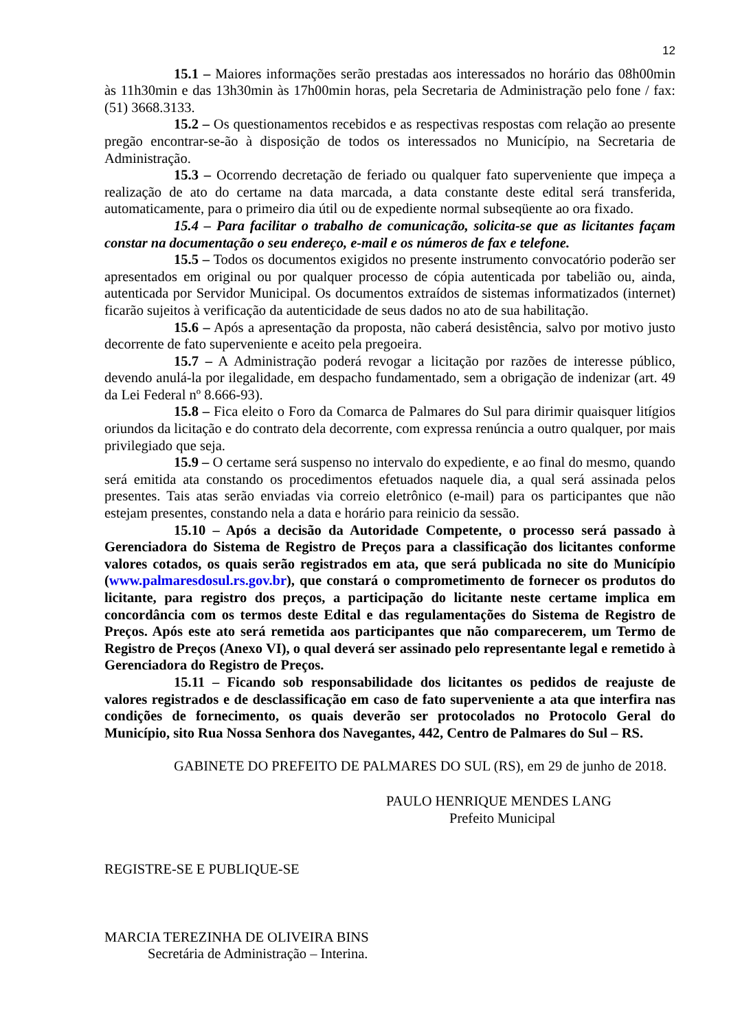12
15.1 – Maiores informações serão prestadas aos interessados no horário das 08h00min às 11h30min e das 13h30min às 17h00min horas, pela Secretaria de Administração pelo fone / fax: (51) 3668.3133.
15.2 – Os questionamentos recebidos e as respectivas respostas com relação ao presente pregão encontrar-se-ão à disposição de todos os interessados no Município, na Secretaria de Administração.
15.3 – Ocorrendo decretação de feriado ou qualquer fato superveniente que impeça a realização de ato do certame na data marcada, a data constante deste edital será transferida, automaticamente, para o primeiro dia útil ou de expediente normal subseqüente ao ora fixado.
15.4 – Para facilitar o trabalho de comunicação, solicita-se que as licitantes façam constar na documentação o seu endereço, e-mail e os números de fax e telefone.
15.5 – Todos os documentos exigidos no presente instrumento convocatório poderão ser apresentados em original ou por qualquer processo de cópia autenticada por tabelião ou, ainda, autenticada por Servidor Municipal. Os documentos extraídos de sistemas informatizados (internet) ficarão sujeitos à verificação da autenticidade de seus dados no ato de sua habilitação.
15.6 – Após a apresentação da proposta, não caberá desistência, salvo por motivo justo decorrente de fato superveniente e aceito pela pregoeira.
15.7 – A Administração poderá revogar a licitação por razões de interesse público, devendo anulá-la por ilegalidade, em despacho fundamentado, sem a obrigação de indenizar (art. 49 da Lei Federal nº 8.666-93).
15.8 – Fica eleito o Foro da Comarca de Palmares do Sul para dirimir quaisquer litígios oriundos da licitação e do contrato dela decorrente, com expressa renúncia a outro qualquer, por mais privilegiado que seja.
15.9 – O certame será suspenso no intervalo do expediente, e ao final do mesmo, quando será emitida ata constando os procedimentos efetuados naquele dia, a qual será assinada pelos presentes. Tais atas serão enviadas via correio eletrônico (e-mail) para os participantes que não estejam presentes, constando nela a data e horário para reinicio da sessão.
15.10 – Após a decisão da Autoridade Competente, o processo será passado à Gerenciadora do Sistema de Registro de Preços para a classificação dos licitantes conforme valores cotados, os quais serão registrados em ata, que será publicada no site do Município (www.palmaresdosul.rs.gov.br), que constará o comprometimento de fornecer os produtos do licitante, para registro dos preços, a participação do licitante neste certame implica em concordância com os termos deste Edital e das regulamentações do Sistema de Registro de Preços. Após este ato será remetida aos participantes que não comparecerem, um Termo de Registro de Preços (Anexo VI), o qual deverá ser assinado pelo representante legal e remetido à Gerenciadora do Registro de Preços.
15.11 – Ficando sob responsabilidade dos licitantes os pedidos de reajuste de valores registrados e de desclassificação em caso de fato superveniente a ata que interfira nas condições de fornecimento, os quais deverão ser protocolados no Protocolo Geral do Município, sito Rua Nossa Senhora dos Navegantes, 442, Centro de Palmares do Sul – RS.
GABINETE DO PREFEITO DE PALMARES DO SUL (RS), em 29 de junho de 2018.
PAULO HENRIQUE MENDES LANG
Prefeito Municipal
REGISTRE-SE E PUBLIQUE-SE
MARCIA TEREZINHA DE OLIVEIRA BINS
Secretária de Administração – Interina.